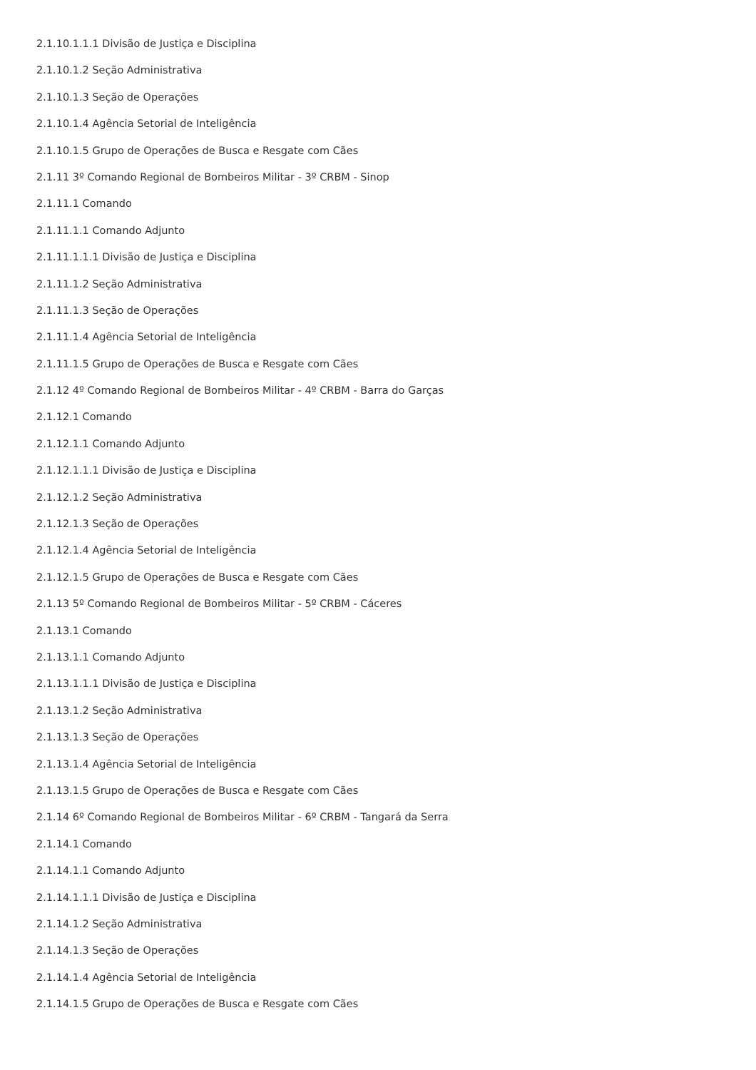2.1.10.1.1.1 Divisão de Justiça e Disciplina
2.1.10.1.2 Seção Administrativa
2.1.10.1.3 Seção de Operações
2.1.10.1.4 Agência Setorial de Inteligência
2.1.10.1.5 Grupo de Operações de Busca e Resgate com Cães
2.1.11 3º Comando Regional de Bombeiros Militar - 3º CRBM - Sinop
2.1.11.1 Comando
2.1.11.1.1 Comando Adjunto
2.1.11.1.1.1 Divisão de Justiça e Disciplina
2.1.11.1.2 Seção Administrativa
2.1.11.1.3 Seção de Operações
2.1.11.1.4 Agência Setorial de Inteligência
2.1.11.1.5 Grupo de Operações de Busca e Resgate com Cães
2.1.12 4º Comando Regional de Bombeiros Militar - 4º CRBM - Barra do Garças
2.1.12.1 Comando
2.1.12.1.1 Comando Adjunto
2.1.12.1.1.1 Divisão de Justiça e Disciplina
2.1.12.1.2 Seção Administrativa
2.1.12.1.3 Seção de Operações
2.1.12.1.4 Agência Setorial de Inteligência
2.1.12.1.5 Grupo de Operações de Busca e Resgate com Cães
2.1.13 5º Comando Regional de Bombeiros Militar - 5º CRBM - Cáceres
2.1.13.1 Comando
2.1.13.1.1 Comando Adjunto
2.1.13.1.1.1 Divisão de Justiça e Disciplina
2.1.13.1.2 Seção Administrativa
2.1.13.1.3 Seção de Operações
2.1.13.1.4 Agência Setorial de Inteligência
2.1.13.1.5 Grupo de Operações de Busca e Resgate com Cães
2.1.14 6º Comando Regional de Bombeiros Militar - 6º CRBM - Tangará da Serra
2.1.14.1 Comando
2.1.14.1.1 Comando Adjunto
2.1.14.1.1.1 Divisão de Justiça e Disciplina
2.1.14.1.2 Seção Administrativa
2.1.14.1.3 Seção de Operações
2.1.14.1.4 Agência Setorial de Inteligência
2.1.14.1.5 Grupo de Operações de Busca e Resgate com Cães